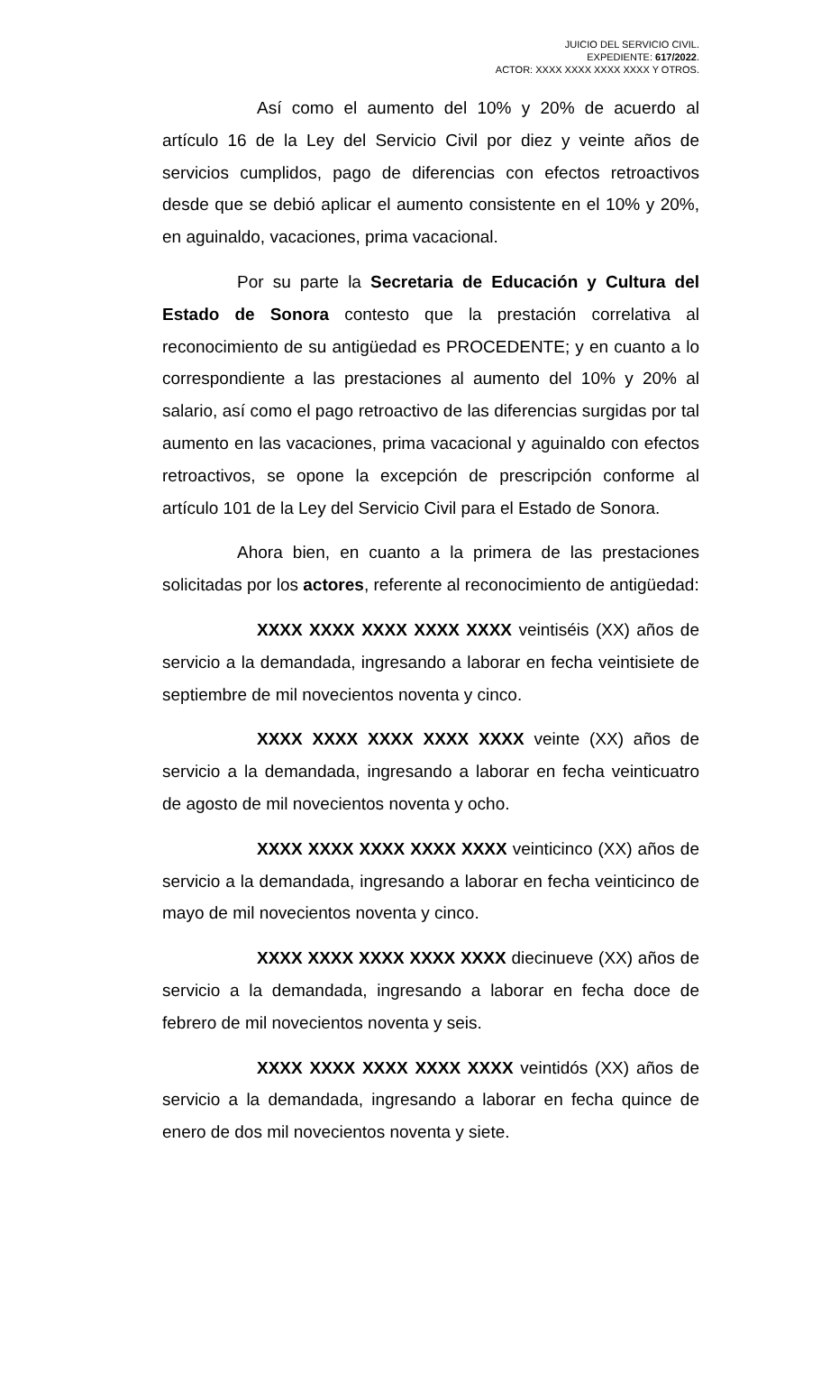JUICIO DEL SERVICIO CIVIL.
EXPEDIENTE: 617/2022.
ACTOR: XXXX XXXX XXXX XXXX Y OTROS.
Así como el aumento del 10% y 20% de acuerdo al artículo 16 de la Ley del Servicio Civil por diez y veinte años de servicios cumplidos, pago de diferencias con efectos retroactivos desde que se debió aplicar el aumento consistente en el 10% y 20%, en aguinaldo, vacaciones, prima vacacional.
Por su parte la Secretaria de Educación y Cultura del Estado de Sonora contesto que la prestación correlativa al reconocimiento de su antigüedad es PROCEDENTE; y en cuanto a lo correspondiente a las prestaciones al aumento del 10% y 20% al salario, así como el pago retroactivo de las diferencias surgidas por tal aumento en las vacaciones, prima vacacional y aguinaldo con efectos retroactivos, se opone la excepción de prescripción conforme al artículo 101 de la Ley del Servicio Civil para el Estado de Sonora.
Ahora bien, en cuanto a la primera de las prestaciones solicitadas por los actores, referente al reconocimiento de antigüedad:
XXXX XXXX XXXX XXXX XXXX veintiséis (XX) años de servicio a la demandada, ingresando a laborar en fecha veintisiete de septiembre de mil novecientos noventa y cinco.
XXXX XXXX XXXX XXXX XXXX veinte (XX) años de servicio a la demandada, ingresando a laborar en fecha veinticuatro de agosto de mil novecientos noventa y ocho.
XXXX XXXX XXXX XXXX XXXX veinticinco (XX) años de servicio a la demandada, ingresando a laborar en fecha veinticinco de mayo de mil novecientos noventa y cinco.
XXXX XXXX XXXX XXXX XXXX diecinueve (XX) años de servicio a la demandada, ingresando a laborar en fecha doce de febrero de mil novecientos noventa y seis.
XXXX XXXX XXXX XXXX XXXX veintidós (XX) años de servicio a la demandada, ingresando a laborar en fecha quince de enero de dos mil novecientos noventa y siete.